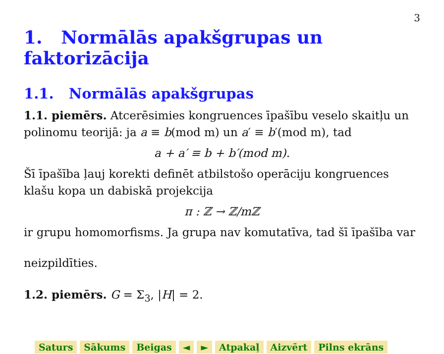3
1. Normālās apakšgrupas un faktorizācija
1.1. Normālās apakšgrupas
1.1. piemērs. Atcerēsimies kongruences īpašību veselo skaitļu un polinomu teorijā: ja a ≡ b(mod m) un a′ ≡ b′(mod m), tad
a + a′ ≡ b + b′(mod m).
Šī īpašība ļauj korekti definēt atbilstošo operāciju kongruences klašu kopa un dabiskā projekcija
π : ℤ → ℤ/mℤ
ir grupu homomorfisms. Ja grupa nav komutatīva, tad šī īpašība var
neizpildīties.
1.2. piemērs. G = Σ<sub>3</sub>, |H| = 2.
Saturs Sākums Beigas ◄ ► Atpakaļ Aizvērt Pilns ekrāns